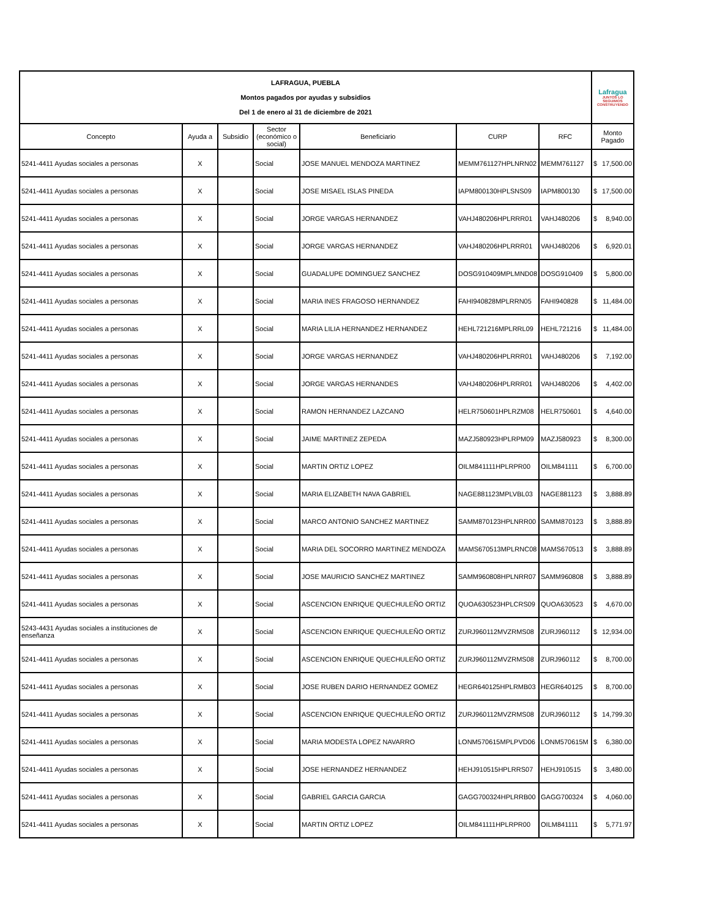| LAFRAGUA, PUEBLA Montos pagados por ayudas y subsidios Del 1 de enero al 31 de diciembre de 2021 | | | | | | | Lafragua JUNTOS LO SEGUIMOS CONSTRUYENDO |
| Concepto | Ayuda a | Subsidio | Sector (económico o social) | Beneficiario | CURP | RFC | Monto Pagado |
| 5241-4411 Ayudas sociales a personas | X | | Social | JOSE MANUEL MENDOZA MARTINEZ | MEMM761127HPLNRN02 | MEMM761127 | $ 17,500.00 |
| 5241-4411 Ayudas sociales a personas | X | | Social | JOSE MISAEL ISLAS PINEDA | IAPM800130HPLSNS09 | IAPM800130 | $ 17,500.00 |
| 5241-4411 Ayudas sociales a personas | X | | Social | JORGE VARGAS HERNANDEZ | VAHJ480206HPLRRR01 | VAHJ480206 | $ 8,940.00 |
| 5241-4411 Ayudas sociales a personas | X | | Social | JORGE VARGAS HERNANDEZ | VAHJ480206HPLRRR01 | VAHJ480206 | $ 6,920.01 |
| 5241-4411 Ayudas sociales a personas | X | | Social | GUADALUPE DOMINGUEZ SANCHEZ | DOSG910409MPLMND08 | DOSG910409 | $ 5,800.00 |
| 5241-4411 Ayudas sociales a personas | X | | Social | MARIA INES FRAGOSO HERNANDEZ | FAHI940828MPLRRN05 | FAHI940828 | $ 11,484.00 |
| 5241-4411 Ayudas sociales a personas | X | | Social | MARIA LILIA HERNANDEZ HERNANDEZ | HEHL721216MPLRRL09 | HEHL721216 | $ 11,484.00 |
| 5241-4411 Ayudas sociales a personas | X | | Social | JORGE VARGAS HERNANDEZ | VAHJ480206HPLRRR01 | VAHJ480206 | $ 7,192.00 |
| 5241-4411 Ayudas sociales a personas | X | | Social | JORGE VARGAS HERNANDES | VAHJ480206HPLRRR01 | VAHJ480206 | $ 4,402.00 |
| 5241-4411 Ayudas sociales a personas | X | | Social | RAMON HERNANDEZ LAZCANO | HELR750601HPLRZM08 | HELR750601 | $ 4,640.00 |
| 5241-4411 Ayudas sociales a personas | X | | Social | JAIME MARTINEZ ZEPEDA | MAZJ580923HPLRPM09 | MAZJ580923 | $ 8,300.00 |
| 5241-4411 Ayudas sociales a personas | X | | Social | MARTIN ORTIZ LOPEZ | OILM841111HPLRPR00 | OILM841111 | $ 6,700.00 |
| 5241-4411 Ayudas sociales a personas | X | | Social | MARIA ELIZABETH NAVA GABRIEL | NAGE881123MPLVBL03 | NAGE881123 | $ 3,888.89 |
| 5241-4411 Ayudas sociales a personas | X | | Social | MARCO ANTONIO SANCHEZ MARTINEZ | SAMM870123HPLNRR00 | SAMM870123 | $ 3,888.89 |
| 5241-4411 Ayudas sociales a personas | X | | Social | MARIA DEL SOCORRO MARTINEZ MENDOZA | MAMS670513MPLRNC08 | MAMS670513 | $ 3,888.89 |
| 5241-4411 Ayudas sociales a personas | X | | Social | JOSE MAURICIO SANCHEZ MARTINEZ | SAMM960808HPLNRR07 | SAMM960808 | $ 3,888.89 |
| 5241-4411 Ayudas sociales a personas | X | | Social | ASCENCION ENRIQUE QUECHULEÑO ORTIZ | QUOA630523HPLCRS09 | QUOA630523 | $ 4,670.00 |
| 5243-4431 Ayudas sociales a instituciones de enseñanza | X | | Social | ASCENCION ENRIQUE QUECHULEÑO ORTIZ | ZURJ960112MVZRMS08 | ZURJ960112 | $ 12,934.00 |
| 5241-4411 Ayudas sociales a personas | X | | Social | ASCENCION ENRIQUE QUECHULEÑO ORTIZ | ZURJ960112MVZRMS08 | ZURJ960112 | $ 8,700.00 |
| 5241-4411 Ayudas sociales a personas | X | | Social | JOSE RUBEN DARIO HERNANDEZ GOMEZ | HEGR640125HPLRMB03 | HEGR640125 | $ 8,700.00 |
| 5241-4411 Ayudas sociales a personas | X | | Social | ASCENCION ENRIQUE QUECHULEÑO ORTIZ | ZURJ960112MVZRMS08 | ZURJ960112 | $ 14,799.30 |
| 5241-4411 Ayudas sociales a personas | X | | Social | MARIA MODESTA LOPEZ NAVARRO | LONM570615MPLPVD06 | LONM570615M | $ 6,380.00 |
| 5241-4411 Ayudas sociales a personas | X | | Social | JOSE HERNANDEZ HERNANDEZ | HEHJ910515HPLRRS07 | HEHJ910515 | $ 3,480.00 |
| 5241-4411 Ayudas sociales a personas | X | | Social | GABRIEL GARCIA GARCIA | GAGG700324HPLRRB00 | GAGG700324 | $ 4,060.00 |
| 5241-4411 Ayudas sociales a personas | X | | Social | MARTIN ORTIZ LOPEZ | OILM841111HPLRPR00 | OILM841111 | $ 5,771.97 |